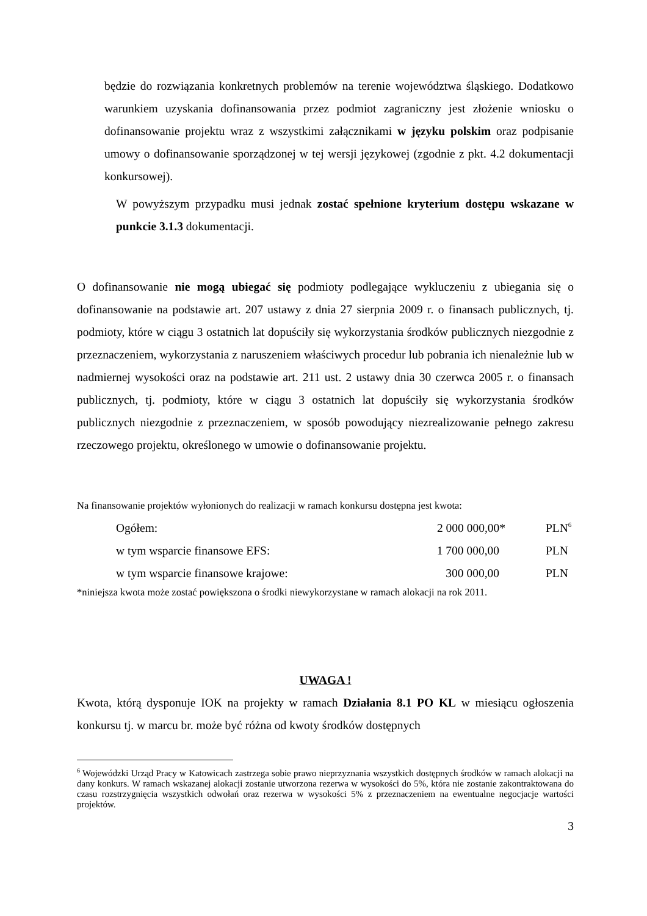będzie do rozwiązania konkretnych problemów na terenie województwa śląskiego. Dodatkowo warunkiem uzyskania dofinansowania przez podmiot zagraniczny jest złożenie wniosku o dofinansowanie projektu wraz z wszystkimi załącznikami w języku polskim oraz podpisanie umowy o dofinansowanie sporządzonej w tej wersji językowej (zgodnie z pkt. 4.2 dokumentacji konkursowej).
W powyższym przypadku musi jednak zostać spełnione kryterium dostępu wskazane w punkcie 3.1.3 dokumentacji.
O dofinansowanie nie mogą ubiegać się podmioty podlegające wykluczeniu z ubiegania się o dofinansowanie na podstawie art. 207 ustawy z dnia 27 sierpnia 2009 r. o finansach publicznych, tj. podmioty, które w ciągu 3 ostatnich lat dopuściły się wykorzystania środków publicznych niezgodnie z przeznaczeniem, wykorzystania z naruszeniem właściwych procedur lub pobrania ich nienależnie lub w nadmiernej wysokości oraz na podstawie art. 211 ust. 2 ustawy dnia 30 czerwca 2005 r. o finansach publicznych, tj. podmioty, które w ciągu 3 ostatnich lat dopuściły się wykorzystania środków publicznych niezgodnie z przeznaczeniem, w sposób powodujący niezrealizowanie pełnego zakresu rzeczowego projektu, określonego w umowie o dofinansowanie projektu.
Na finansowanie projektów wyłonionych do realizacji w ramach konkursu dostępna jest kwota:
| Ogółem: | 2 000 000,00* | PLN<sup>6</sup> |
| w tym wsparcie finansowe EFS: | 1 700 000,00 | PLN |
| w tym wsparcie finansowe krajowe: | 300 000,00 | PLN |
*niniejsza kwota może zostać powiększona o środki niewykorzystane w ramach alokacji na rok 2011.
UWAGA !
Kwota, którą dysponuje IOK na projekty w ramach Działania 8.1 PO KL w miesiącu ogłoszenia konkursu tj. w marcu br. może być różna od kwoty środków dostępnych
<sup>6</sup> Wojewódzki Urząd Pracy w Katowicach zastrzega sobie prawo nieprzyznania wszystkich dostępnych środków w ramach alokacji na dany konkurs. W ramach wskazanej alokacji zostanie utworzona rezerwa w wysokości do 5%, która nie zostanie zakontraktowana do czasu rozstrzygnięcia wszystkich odwołań oraz rezerwa w wysokości 5% z przeznaczeniem na ewentualne negocjacje wartości projektów.
3